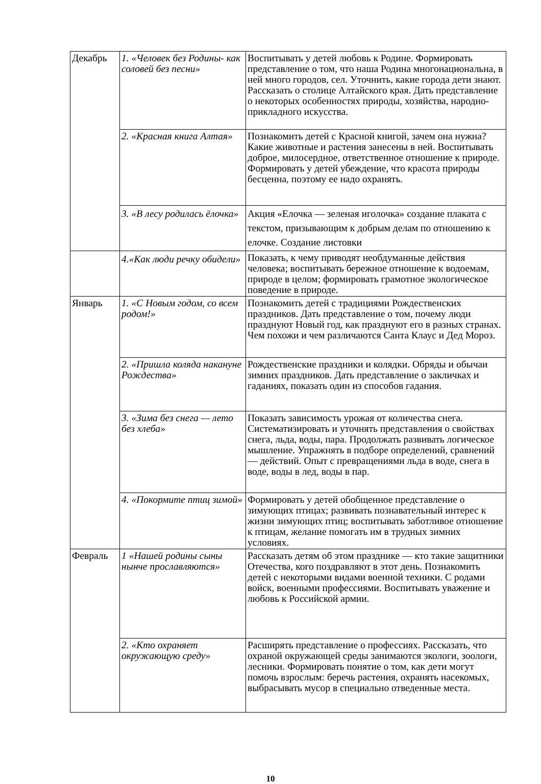| Декабрь | 1. «Человек без Родины- как соловей без песни» | Воспитывать у детей любовь к Родине. Формировать представление о том, что наша Родина многонациональна, в ней много городов, сел. Уточнить, какие города дети знают. Рассказать о столице Алтайского края. Дать представление о некоторых особенностях природы, хозяйства, народно-прикладного искусства. |
| | 2. «Красная книга Алтая» | Познакомить детей с Красной книгой, зачем она нужна? Какие животные и растения занесены в ней. Воспитывать доброе, милосердное, ответственное отношение к природе. Формировать у детей убеждение, что красота природы бесценна, поэтому ее надо охранять. |
| | 3. «В лесу родилась ёлочка» | Акция «Елочка — зеленая иголочка» создание плаката с текстом, призывающим к добрым делам по отношению к елочке. Создание листовки |
| | 4.«Как люди речку обидели» | Показать, к чему приводят необдуманные действия человека; воспитывать бережное отношение к водоемам, природе в целом; формировать грамотное экологическое поведение в природе. |
| Январь | 1. «С Новым годом, со всем родом!» | Познакомить детей с традициями Рождественских праздников. Дать представление о том, почему люди празднуют Новый год, как празднуют его в разных странах. Чем похожи и чем различаются Санта Клаус и Дед Мороз. |
| | 2. «Пришла коляда накануне Рождества» | Рождественские праздники и колядки. Обряды и обычаи зимних праздников. Дать представление о закличках и гаданиях, показать один из способов гадания. |
| | 3. «Зима без снега — лето без хлеба» | Показать зависимость урожая от количества снега. Систематизировать и уточнять представления о свойствах снега, льда, воды, пара. Продолжать развивать логическое мышление. Упражнять в подборе определений, сравнений — действий. Опыт с превращениями льда в воде, снега в воде, воды в лед, воды в пар. |
| | 4. «Покормите птиц зимой» | Формировать у детей обобщенное представление о зимующих птицах; развивать познавательный интерес к жизни зимующих птиц; воспитывать заботливое отношение к птицам, желание помогать им в трудных зимних условиях. |
| Февраль | 1 «Нашей родины сыны нынче прославляются» | Рассказать детям об этом празднике — кто такие защитники Отечества, кого поздравляют в этот день. Познакомить детей с некоторыми видами военной техники. С родами войск, военными профессиями. Воспитывать уважение и любовь к Российской армии. |
| | 2. «Кто охраняет окружающую среду» | Расширять представление о профессиях. Рассказать, что охраной окружающей среды занимаются экологи, зоологи, лесники. Формировать понятие о том, как дети могут помочь взрослым: беречь растения, охранять насекомых, выбрасывать мусор в специально отведенные места. |
10